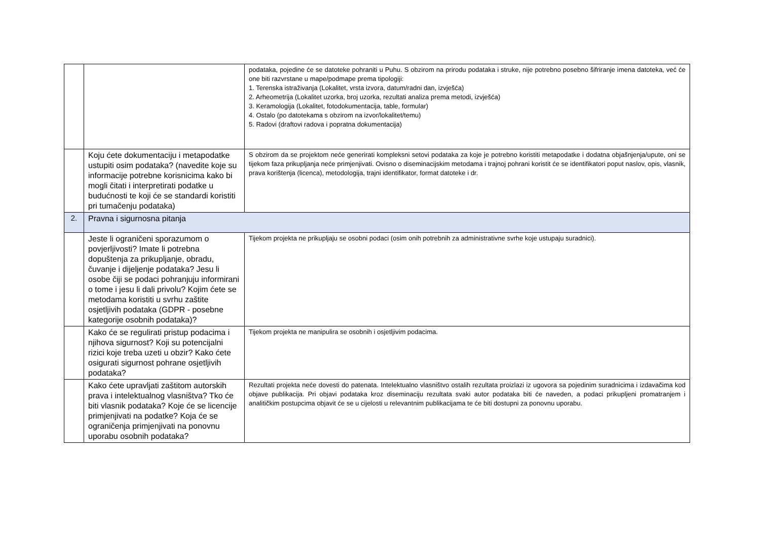| | | podataka, pojedine će se datoteke pohraniti u Puhu. S obzirom na prirodu podataka i struke, nije potrebno posebno šifriranje imena datoteka, već će one biti razvrstane u mape/podmape prema tipologiji: 1. Terenska istraživanja (Lokalitet, vrsta izvora, datum/radni dan, izvješća) 2. Arheometrija (Lokalitet uzorka, broj uzorka, rezultati analiza prema metodi, izvješća) 3. Keramologija (Lokalitet, fotodokumentacija, table, formular) 4. Ostalo (po datotekama s obzirom na izvor/lokalitet/temu) 5. Radovi (draftovi radova i popratna dokumentacija) |
| | Koju ćete dokumentaciju i metapodatke ustupiti osim podataka? (navedite koje su informacije potrebne korisnicima kako bi mogli čitati i interpretirati podatke u budućnosti te koji će se standardi koristiti pri tumačenju podataka) | S obzirom da se projektom neće generirati kompleksni setovi podataka za koje je potrebno koristiti metapodatke i dodatna objašnjenja/upute, oni se tijekom faza prikupljanja neće primjenjivati. Ovisno o diseminacijskim metodama i trajnoj pohrani koristit će se identifikatori poput naslov, opis, vlasnik, prava korištenja (licenca), metodologija, trajni identifikator, format datoteke i dr. |
| 2. | Pravna i sigurnosna pitanja | |
| | Jeste li ograničeni sporazumom o povjerljivosti? Imate li potrebna dopuštenja za prikupljanje, obradu, čuvanje i dijeljenje podataka? Jesu li osobe čiji se podaci pohranjuju informirani o tome i jesu li dali privolu? Kojim ćete se metodama koristiti u svrhu zaštite osjetljivih podataka (GDPR - posebne kategorije osobnih podataka)? | Tijekom projekta ne prikupljaju se osobni podaci (osim onih potrebnih za administrativne svrhe koje ustupaju suradnici). |
| | Kako će se regulirati pristup podacima i njihova sigurnost? Koji su potencijalni rizici koje treba uzeti u obzir? Kako ćete osigurati sigurnost pohrane osjetljivih podataka? | Tijekom projekta ne manipulira se osobnih i osjetljivim podacima. |
| | Kako ćete upravljati zaštitom autorskih prava i intelektualnog vlasništva? Tko će biti vlasnik podataka? Koje će se licencije primjenjivati na podatke? Koja će se ograničenja primjenjivati na ponovnu uporabu osobnih podataka? | Rezultati projekta neće dovesti do patenata. Intelektualno vlasništvo ostalih rezultata proizlazi iz ugovora sa pojedinim suradnicima i izdavačima kod objave publikacija. Pri objavi podataka kroz diseminaciju rezultata svaki autor podataka biti će naveden, a podaci prikupljeni promatranjem i analitičkim postupcima objavit će se u cijelosti u relevantnim publikacijama te će biti dostupni za ponovnu uporabu. |